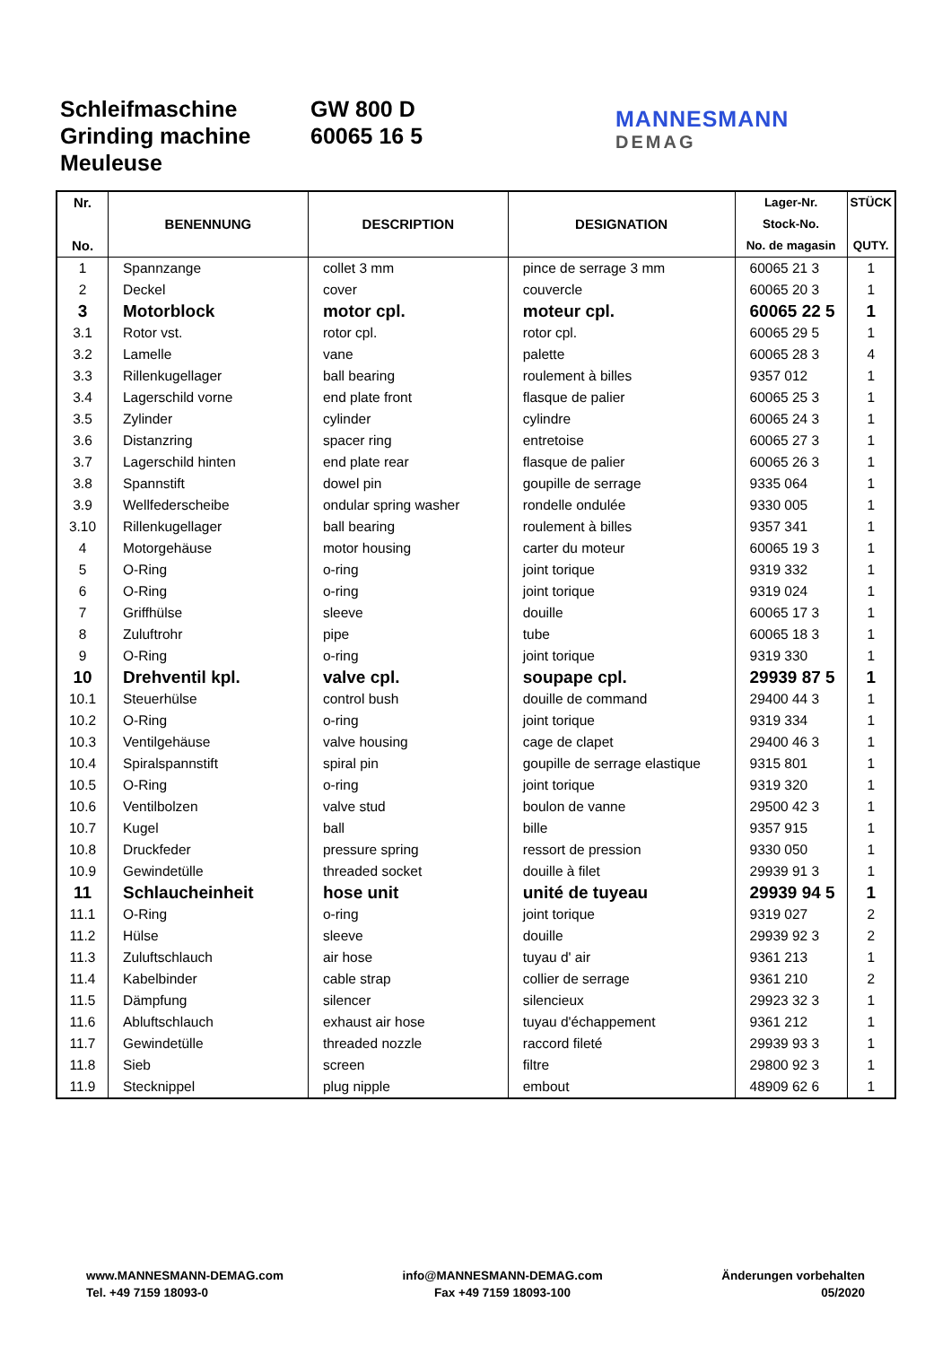Schleifmaschine
Grinding machine
Meuleuse
GW 800 D
60065 16 5
MANNESMANN
DEMAG
| Nr. No. | BENENNUNG | DESCRIPTION | DESIGNATION | Lager-Nr. Stock-No. No. de magasin | STÜCK QUTY. |
| --- | --- | --- | --- | --- | --- |
| 1 | Spannzange | collet 3 mm | pince de serrage 3 mm | 60065 21 3 | 1 |
| 2 | Deckel | cover | couvercle | 60065 20 3 | 1 |
| 3 | Motorblock | motor cpl. | moteur cpl. | 60065 22 5 | 1 |
| 3.1 | Rotor vst. | rotor cpl. | rotor cpl. | 60065 29 5 | 1 |
| 3.2 | Lamelle | vane | palette | 60065 28 3 | 4 |
| 3.3 | Rillenkugellager | ball bearing | roulement à billes | 9357 012 | 1 |
| 3.4 | Lagerschild vorne | end plate front | flasque de palier | 60065 25 3 | 1 |
| 3.5 | Zylinder | cylinder | cylindre | 60065 24 3 | 1 |
| 3.6 | Distanzring | spacer ring | entretoise | 60065 27 3 | 1 |
| 3.7 | Lagerschild hinten | end plate rear | flasque de palier | 60065 26 3 | 1 |
| 3.8 | Spannstift | dowel pin | goupille de serrage | 9335 064 | 1 |
| 3.9 | Wellfederscheibe | ondular spring washer | rondelle ondulée | 9330 005 | 1 |
| 3.10 | Rillenkugellager | ball bearing | roulement à billes | 9357 341 | 1 |
| 4 | Motorgehäuse | motor housing | carter du moteur | 60065 19 3 | 1 |
| 5 | O-Ring | o-ring | joint torique | 9319 332 | 1 |
| 6 | O-Ring | o-ring | joint torique | 9319 024 | 1 |
| 7 | Griffhülse | sleeve | douille | 60065 17 3 | 1 |
| 8 | Zuluftrohr | pipe | tube | 60065 18 3 | 1 |
| 9 | O-Ring | o-ring | joint torique | 9319 330 | 1 |
| 10 | Drehventil kpl. | valve cpl. | soupape cpl. | 29939 87 5 | 1 |
| 10.1 | Steuerhülse | control bush | douille de command | 29400 44 3 | 1 |
| 10.2 | O-Ring | o-ring | joint torique | 9319 334 | 1 |
| 10.3 | Ventilgehäuse | valve housing | cage de clapet | 29400 46 3 | 1 |
| 10.4 | Spiralspannstift | spiral pin | goupille de serrage elastique | 9315 801 | 1 |
| 10.5 | O-Ring | o-ring | joint torique | 9319 320 | 1 |
| 10.6 | Ventilbolzen | valve stud | boulon de vanne | 29500 42 3 | 1 |
| 10.7 | Kugel | ball | bille | 9357 915 | 1 |
| 10.8 | Druckfeder | pressure spring | ressort de pression | 9330 050 | 1 |
| 10.9 | Gewindetülle | threaded socket | douille à filet | 29939 91 3 | 1 |
| 11 | Schlaucheinheit | hose unit | unité de tuyeau | 29939 94 5 | 1 |
| 11.1 | O-Ring | o-ring | joint torique | 9319 027 | 2 |
| 11.2 | Hülse | sleeve | douille | 29939 92 3 | 2 |
| 11.3 | Zuluftschlauch | air hose | tuyau d' air | 9361 213 | 1 |
| 11.4 | Kabelbinder | cable strap | collier de serrage | 9361 210 | 2 |
| 11.5 | Dämpfung | silencer | silencieux | 29923 32 3 | 1 |
| 11.6 | Abluftschlauch | exhaust air hose | tuyau d'échappement | 9361 212 | 1 |
| 11.7 | Gewindetülle | threaded nozzle | raccord fileté | 29939 93 3 | 1 |
| 11.8 | Sieb | screen | filtre | 29800 92 3 | 1 |
| 11.9 | Stecknippel | plug nipple | embout | 48909 62 6 | 1 |
www.MANNESMANN-DEMAG.com
Tel. +49 7159 18093-0
info@MANNESMANN-DEMAG.com
Fax +49 7159 18093-100
Änderungen vorbehalten
05/2020